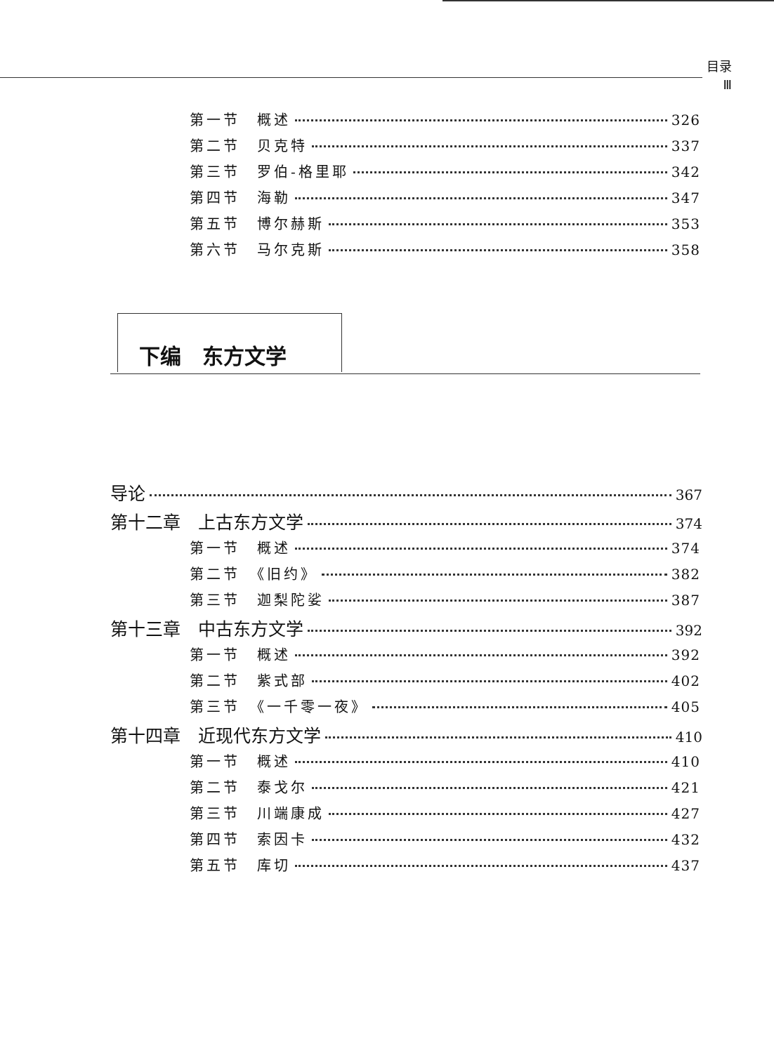目录
Ⅲ
第一节　概述 326
第二节　贝克特 337
第三节　罗伯-格里耶 342
第四节　海勒 347
第五节　博尔赫斯 353
第六节　马尔克斯 358
下编　东方文学
导论 367
第十二章　上古东方文学 374
第一节　概述 374
第二节　《旧约》 382
第三节　迦梨陀娑 387
第十三章　中古东方文学 392
第一节　概述 392
第二节　紫式部 402
第三节　《一千零一夜》 405
第十四章　近现代东方文学 410
第一节　概述 410
第二节　泰戈尔 421
第三节　川端康成 427
第四节　索因卡 432
第五节　库切 437